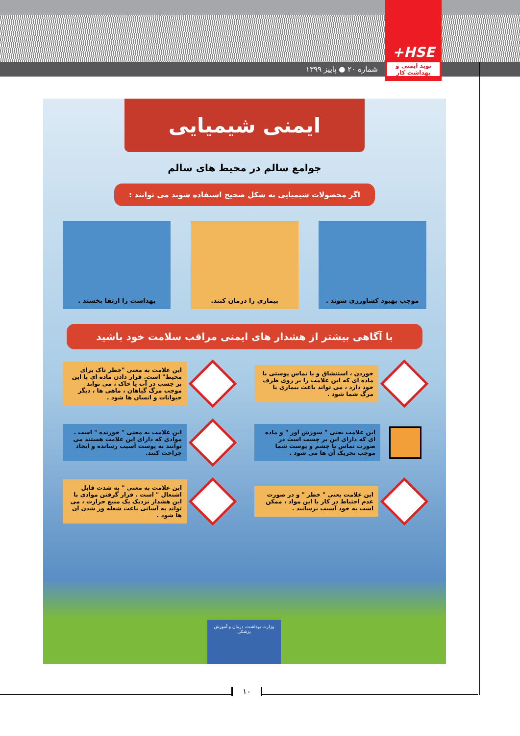شماره ۲۰ ● پاییز ۱۳۹۹
+HSE
نوید ایمنی و بهداشت کار
ایمنی شیمیایی
جوامع سالم در محیط های سالم
اگر محصولات شیمیایی به شکل صحیح استفاده شوند می توانند :
موجب بهبود کشاورزی شوند . بیماری را درمان کنند. بهداشت را ارتقا بخشند .
با آگاهی بیشتر از هشدار های ایمنی مراقب سلامت خود باشید
خوردن ، استنشاق و یا تماس پوستی با ماده ای که این علامت را بر روی ظرف خود دارد ، می تواند باعث بیماری یا مرگ شما شود .
این علامت به معنی "خطر تاک برای محیط" است. قرار دادن ماده ای با این بر چسب در آب یا خاک ، می تواند موجب مرگ گیاهان ، ماهی ها ، دیگر حیوانات و انسان ها شود .
این علامت یعنی " سوزش آور " و ماده ای که دارای این بر چسب است در صورت تماس با چشم و پوست شما موجب تحریک آن ها می شود .
این علامت به معنی " خورنده " است . موادی که دارای این علامت هستند می توانند به پوست آسیب رسانده و ایجاد جراحت کنند.
این علامت یعنی " خطر " و در صورت عدم احتیاط در کار با این مواد ، ممکن است به خود آسیب برسانید .
این علامت به معنی " به شدت قابل اشتعال " است . قرار گرفتن موادی با این هشدار نزدیک یک منبع حرارت ، می تواند به آسانی باعث شعله ور شدن آن ها شود .
وزارت بهداشت، درمان و آموزش پزشکی
۱۰